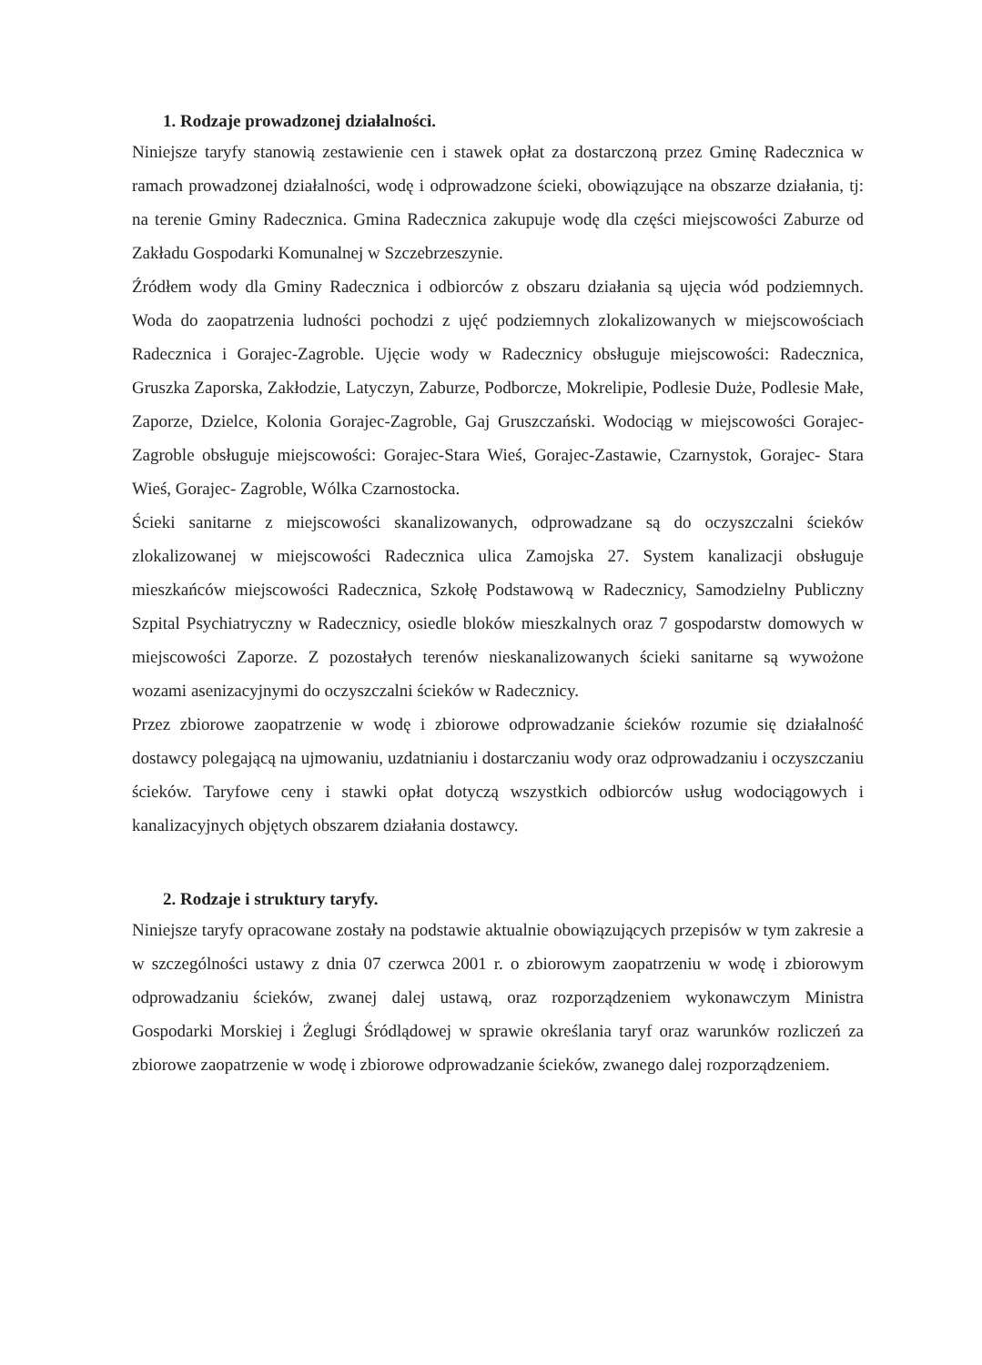1. Rodzaje prowadzonej działalności.
Niniejsze taryfy stanowią zestawienie cen i stawek opłat za dostarczoną przez Gminę Radecznica w ramach prowadzonej działalności, wodę i odprowadzone ścieki, obowiązujące na obszarze działania, tj: na terenie Gminy Radecznica. Gmina Radecznica zakupuje wodę dla części miejscowości Zaburze od Zakładu Gospodarki Komunalnej w Szczebrzeszynie.
Źródłem wody dla Gminy Radecznica i odbiorców z obszaru działania są ujęcia wód podziemnych. Woda do zaopatrzenia ludności pochodzi z ujęć podziemnych zlokalizowanych w miejscowościach Radecznica i Gorajec-Zagroble. Ujęcie wody w Radecznicy obsługuje miejscowości: Radecznica, Gruszka Zaporska, Zakłodzie, Latyczyn, Zaburze, Podborcze, Mokrelipie, Podlesie Duże, Podlesie Małe, Zaporze, Dzielce, Kolonia Gorajec-Zagroble, Gaj Gruszczański. Wodociąg w miejscowości Gorajec-Zagroble obsługuje miejscowości: Gorajec-Stara Wieś, Gorajec-Zastawie, Czarnystok, Gorajec- Stara Wieś, Gorajec- Zagroble, Wólka Czarnostocka.
Ścieki sanitarne z miejscowości skanalizowanych, odprowadzane są do oczyszczalni ścieków zlokalizowanej w miejscowości Radecznica ulica Zamojska 27. System kanalizacji obsługuje mieszkańców miejscowości Radecznica, Szkołę Podstawową w Radecznicy, Samodzielny Publiczny Szpital Psychiatryczny w Radecznicy, osiedle bloków mieszkalnych oraz 7 gospodarstw domowych w miejscowości Zaporze. Z pozostałych terenów nieskanalizowanych ścieki sanitarne są wywożone wozami asenizacyjnymi do oczyszczalni ścieków w Radecznicy.
Przez zbiorowe zaopatrzenie w wodę i zbiorowe odprowadzanie ścieków rozumie się działalność dostawcy polegającą na ujmowaniu, uzdatnianiu i dostarczaniu wody oraz odprowadzaniu i oczyszczaniu ścieków. Taryfowe ceny i stawki opłat dotyczą wszystkich odbiorców usług wodociągowych i kanalizacyjnych objętych obszarem działania dostawcy.
2. Rodzaje i struktury taryfy.
Niniejsze taryfy opracowane zostały na podstawie aktualnie obowiązujących przepisów w tym zakresie a w szczególności ustawy z dnia 07 czerwca 2001 r. o zbiorowym zaopatrzeniu w wodę i zbiorowym odprowadzaniu ścieków, zwanej dalej ustawą, oraz rozporządzeniem wykonawczym Ministra Gospodarki Morskiej i Żeglugi Śródlądowej w sprawie określania taryf oraz warunków rozliczeń za zbiorowe zaopatrzenie w wodę i zbiorowe odprowadzanie ścieków, zwanego dalej rozporządzeniem.